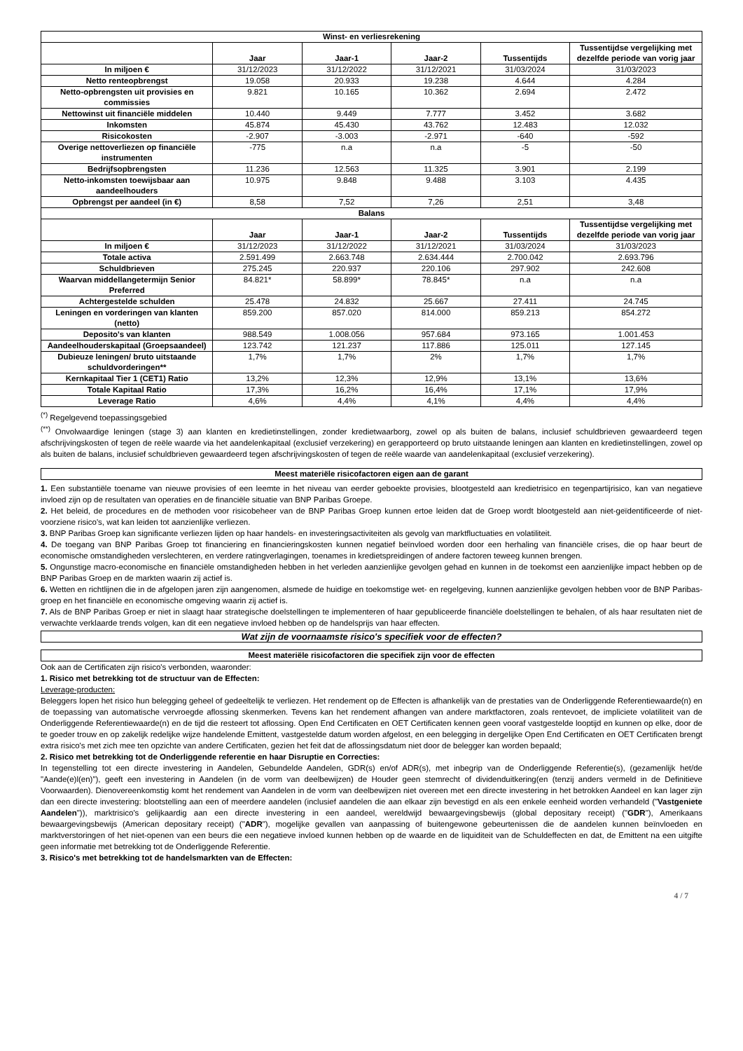| Winst- en verliesrekening | | | | | |
| --- | --- | --- | --- | --- | --- |
| | Jaar | Jaar-1 | Jaar-2 | Tussentijds | Tussentijdse vergelijking met dezelfde periode van vorig jaar |
| In miljoen € | 31/12/2023 | 31/12/2022 | 31/12/2021 | 31/03/2024 | 31/03/2023 |
| Netto renteopbrengst | 19.058 | 20.933 | 19.238 | 4.644 | 4.284 |
| Netto-opbrengsten uit provisies en commissies | 9.821 | 10.165 | 10.362 | 2.694 | 2.472 |
| Nettowinst uit financiële middelen | 10.440 | 9.449 | 7.777 | 3.452 | 3.682 |
| Inkomsten | 45.874 | 45.430 | 43.762 | 12.483 | 12.032 |
| Risicokosten | -2.907 | -3.003 | -2.971 | -640 | -592 |
| Overige nettoverliezen op financiële instrumenten | -775 | n.a | n.a | -5 | -50 |
| Bedrijfsopbrengsten | 11.236 | 12.563 | 11.325 | 3.901 | 2.199 |
| Netto-inkomsten toewijsbaar aan aandeelhouders | 10.975 | 9.848 | 9.488 | 3.103 | 4.435 |
| Opbrengst per aandeel (in €) | 8,58 | 7,52 | 7,26 | 2,51 | 3,48 |
| Balans | | | | | |
| | Jaar | Jaar-1 | Jaar-2 | Tussentijds | Tussentijdse vergelijking met dezelfde periode van vorig jaar |
| In miljoen € | 31/12/2023 | 31/12/2022 | 31/12/2021 | 31/03/2024 | 31/03/2023 |
| Totale activa | 2.591.499 | 2.663.748 | 2.634.444 | 2.700.042 | 2.693.796 |
| Schuldbrieven | 275.245 | 220.937 | 220.106 | 297.902 | 242.608 |
| Waarvan middellangetermijn Senior Preferred | 84.821* | 58.899* | 78.845* | n.a | n.a |
| Achtergestelde schulden | 25.478 | 24.832 | 25.667 | 27.411 | 24.745 |
| Leningen en vorderingen van klanten (netto) | 859.200 | 857.020 | 814.000 | 859.213 | 854.272 |
| Deposito's van klanten | 988.549 | 1.008.056 | 957.684 | 973.165 | 1.001.453 |
| Aandeelhouderskapitaal (Groepsaandeel) | 123.742 | 121.237 | 117.886 | 125.011 | 127.145 |
| Dubieuze leningen/ bruto uitstaande schuldvorderingen** | 1,7% | 1,7% | 2% | 1,7% | 1,7% |
| Kernkapitaal Tier 1 (CET1) Ratio | 13,2% | 12,3% | 12,9% | 13,1% | 13,6% |
| Totale Kapitaal Ratio | 17,3% | 16,2% | 16,4% | 17,1% | 17,9% |
| Leverage Ratio | 4,6% | 4,4% | 4,1% | 4,4% | 4,4% |
<sup>(*)</sup> Regelgevend toepassingsgebied
<sup>(**)</sup> Onvolwaardige leningen (stage 3) aan klanten en kredietinstellingen, zonder kredietwaarborg, zowel op als buiten de balans, inclusief schuldbrieven gewaardeerd tegen afschrijvingskosten of tegen de reële waarde via het aandelenkapitaal (exclusief verzekering) en gerapporteerd op bruto uitstaande leningen aan klanten en kredietinstellingen, zowel op als buiten de balans, inclusief schuldbrieven gewaardeerd tegen afschrijvingskosten of tegen de reële waarde van aandelenkapitaal (exclusief verzekering).
Meest materiële risicofactoren eigen aan de garant
1. Een substantiële toename van nieuwe provisies of een leemte in het niveau van eerder geboekte provisies, blootgesteld aan kredietrisico en tegenpartijrisico, kan van negatieve invloed zijn op de resultaten van operaties en de financiële situatie van BNP Paribas Groepe.
2. Het beleid, de procedures en de methoden voor risicobeheer van de BNP Paribas Groep kunnen ertoe leiden dat de Groep wordt blootgesteld aan niet-geïdentificeerde of niet-voorziene risico's, wat kan leiden tot aanzienlijke verliezen.
3. BNP Paribas Groep kan significante verliezen lijden op haar handels- en investeringsactiviteiten als gevolg van marktfluctuaties en volatiliteit.
4. De toegang van BNP Paribas Groep tot financiering en financieringskosten kunnen negatief beïnvloed worden door een herhaling van financiële crises, die op haar beurt de economische omstandigheden verslechteren, en verdere ratingverlagingen, toenames in kredietspreidingen of andere factoren teweeg kunnen brengen.
5. Ongunstige macro-economische en financiële omstandigheden hebben in het verleden aanzienlijke gevolgen gehad en kunnen in de toekomst een aanzienlijke impact hebben op de BNP Paribas Groep en de markten waarin zij actief is.
6. Wetten en richtlijnen die in de afgelopen jaren zijn aangenomen, alsmede de huidige en toekomstige wet- en regelgeving, kunnen aanzienlijke gevolgen hebben voor de BNP Paribas-groep en het financiële en economische omgeving waarin zij actief is.
7. Als de BNP Paribas Groep er niet in slaagt haar strategische doelstellingen te implementeren of haar gepubliceerde financiële doelstellingen te behalen, of als haar resultaten niet de verwachte verklaarde trends volgen, kan dit een negatieve invloed hebben op de handelsprijs van haar effecten.
Wat zijn de voornaamste risico's specifiek voor de effecten?
Meest materiële risicofactoren die specifiek zijn voor de effecten
Ook aan de Certificaten zijn risico's verbonden, waaronder:
1. Risico met betrekking tot de structuur van de Effecten:
Leverage-producten:
Beleggers lopen het risico hun belegging geheel of gedeeltelijk te verliezen. Het rendement op de Effecten is afhankelijk van de prestaties van de Onderliggende Referentiewaarde(n) en de toepassing van automatische vervroegde aflossing skenmerken. Tevens kan het rendement afhangen van andere marktfactoren, zoals rentevoet, de impliciete volatiliteit van de Onderliggende Referentiewaarde(n) en de tijd die resteert tot aflossing. Open End Certificaten en OET Certificaten kennen geen vooraf vastgestelde looptijd en kunnen op elke, door de te goeder trouw en op zakelijk redelijke wijze handelende Emittent, vastgestelde datum worden afgelost, en een belegging in dergelijke Open End Certificaten en OET Certificaten brengt extra risico's met zich mee ten opzichte van andere Certificaten, gezien het feit dat de aflossingsdatum niet door de belegger kan worden bepaald;
2. Risico met betrekking tot de Onderliggende referentie en haar Disruptie en Correcties:
In tegenstelling tot een directe investering in Aandelen, Gebundelde Aandelen, GDR(s) en/of ADR(s), met inbegrip van de Onderliggende Referentie(s), (gezamenlijk het/de "Aande(e)l(en)"), geeft een investering in Aandelen (in de vorm van deelbewijzen) de Houder geen stemrecht of dividenduitkering(en (tenzij anders vermeld in de Definitieve Voorwaarden). Dienovereenkomstig komt het rendement van Aandelen in de vorm van deelbewijzen niet overeen met een directe investering in het betrokken Aandeel en kan lager zijn dan een directe investering: blootstelling aan een of meerdere aandelen (inclusief aandelen die aan elkaar zijn bevestigd en als een enkele eenheid worden verhandeld ("Vastgeniete Aandelen")), marktrisico's gelijkaardig aan een directe investering in een aandeel, wereldwijd bewaargevingsbewijs (global depositary receipt) ("GDR"), Amerikaans bewaargevingsbewijs (American depositary receipt) ("ADR"), mogelijke gevallen van aanpassing of buitengewone gebeurtenissen die de aandelen kunnen beïnvloeden en marktverstoringen of het niet-openen van een beurs die een negatieve invloed kunnen hebben op de waarde en de liquiditeit van de Schuldeffecten en dat, de Emittent na een uitgifte geen informatie met betrekking tot de Onderliggende Referentie.
3. Risico's met betrekking tot de handelsmarkten van de Effecten:
4 / 7